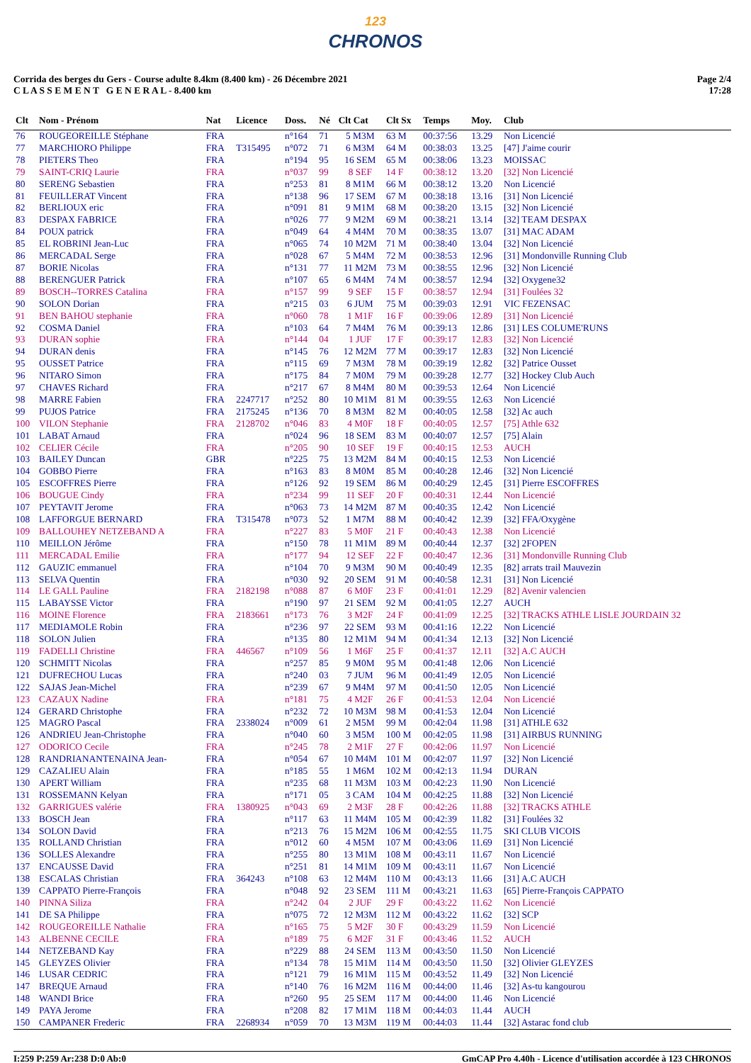123
CHRONOS
Corrida des berges du Gers - Course adulte 8.4km (8.400 km) - 26 Décembre 2021
C L A S S E M E N T G E N E R A L - 8.400 km
Page 2/4
17:28
| Clt | Nom - Prénom | Nat | Licence | Doss. | Né | Clt Cat | Clt Sx | Temps | Moy. | Club |
| --- | --- | --- | --- | --- | --- | --- | --- | --- | --- | --- |
| 76 | ROUGEOREILLE Stéphane | FRA | | n°164 | 71 | 5 M3M | 63 M | 00:37:56 | 13.29 | Non Licencié |
| 77 | MARCHIORO Philippe | FRA | T315495 | n°072 | 71 | 6 M3M | 64 M | 00:38:03 | 13.25 | [47] J'aime courir |
| 78 | PIETERS Theo | FRA | | n°194 | 95 | 16 SEM | 65 M | 00:38:06 | 13.23 | MOISSAC |
| 79 | SAINT-CRIQ Laurie | FRA | | n°037 | 99 | 8 SEF | 14 F | 00:38:12 | 13.20 | [32] Non Licencié |
| 80 | SERENG Sebastien | FRA | | n°253 | 81 | 8 M1M | 66 M | 00:38:12 | 13.20 | Non Licencié |
| 81 | FEUILLERAT Vincent | FRA | | n°138 | 96 | 17 SEM | 67 M | 00:38:18 | 13.16 | [31] Non Licencié |
| 82 | BERLIOUX eric | FRA | | n°091 | 81 | 9 M1M | 68 M | 00:38:20 | 13.15 | [32] Non Licencié |
| 83 | DESPAX FABRICE | FRA | | n°026 | 77 | 9 M2M | 69 M | 00:38:21 | 13.14 | [32] TEAM DESPAX |
| 84 | POUX patrick | FRA | | n°049 | 64 | 4 M4M | 70 M | 00:38:35 | 13.07 | [31] MAC ADAM |
| 85 | EL ROBRINI Jean-Luc | FRA | | n°065 | 74 | 10 M2M | 71 M | 00:38:40 | 13.04 | [32] Non Licencié |
| 86 | MERCADAL Serge | FRA | | n°028 | 67 | 5 M4M | 72 M | 00:38:53 | 12.96 | [31] Mondonville Running Club |
| 87 | BORIE Nicolas | FRA | | n°131 | 77 | 11 M2M | 73 M | 00:38:55 | 12.96 | [32] Non Licencié |
| 88 | BERENGUER Patrick | FRA | | n°107 | 65 | 6 M4M | 74 M | 00:38:57 | 12.94 | [32] Oxygene32 |
| 89 | BOSCH--TORRES Catalina | FRA | | n°157 | 99 | 9 SEF | 15 F | 00:38:57 | 12.94 | [31] Foulées 32 |
| 90 | SOLON Dorian | FRA | | n°215 | 03 | 6 JUM | 75 M | 00:39:03 | 12.91 | VIC FEZENSAC |
| 91 | BEN BAHOU stephanie | FRA | | n°060 | 78 | 1 M1F | 16 F | 00:39:06 | 12.89 | [31] Non Licencié |
| 92 | COSMA Daniel | FRA | | n°103 | 64 | 7 M4M | 76 M | 00:39:13 | 12.86 | [31] LES COLUME'RUNS |
| 93 | DURAN sophie | FRA | | n°144 | 04 | 1 JUF | 17 F | 00:39:17 | 12.83 | [32] Non Licencié |
| 94 | DURAN denis | FRA | | n°145 | 76 | 12 M2M | 77 M | 00:39:17 | 12.83 | [32] Non Licencié |
| 95 | OUSSET Patrice | FRA | | n°115 | 69 | 7 M3M | 78 M | 00:39:19 | 12.82 | [32] Patrice Ousset |
| 96 | NITARO Simon | FRA | | n°175 | 84 | 7 M0M | 79 M | 00:39:28 | 12.77 | [32] Hockey Club Auch |
| 97 | CHAVES Richard | FRA | | n°217 | 67 | 8 M4M | 80 M | 00:39:53 | 12.64 | Non Licencié |
| 98 | MARRE Fabien | FRA | 2247717 | n°252 | 80 | 10 M1M | 81 M | 00:39:55 | 12.63 | Non Licencié |
| 99 | PUJOS Patrice | FRA | 2175245 | n°136 | 70 | 8 M3M | 82 M | 00:40:05 | 12.58 | [32] Ac auch |
| 100 | VILON Stephanie | FRA | 2128702 | n°046 | 83 | 4 M0F | 18 F | 00:40:05 | 12.57 | [75] Athle 632 |
| 101 | LABAT Arnaud | FRA | | n°024 | 96 | 18 SEM | 83 M | 00:40:07 | 12.57 | [75] Alain |
| 102 | CELIER Cécile | FRA | | n°205 | 90 | 10 SEF | 19 F | 00:40:15 | 12.53 | AUCH |
| 103 | BAILEY Duncan | GBR | | n°225 | 75 | 13 M2M | 84 M | 00:40:15 | 12.53 | Non Licencié |
| 104 | GOBBO Pierre | FRA | | n°163 | 83 | 8 M0M | 85 M | 00:40:28 | 12.46 | [32] Non Licencié |
| 105 | ESCOFFRES Pierre | FRA | | n°126 | 92 | 19 SEM | 86 M | 00:40:29 | 12.45 | [31] Pierre ESCOFFRES |
| 106 | BOUGUE Cindy | FRA | | n°234 | 99 | 11 SEF | 20 F | 00:40:31 | 12.44 | Non Licencié |
| 107 | PEYTAVIT Jerome | FRA | | n°063 | 73 | 14 M2M | 87 M | 00:40:35 | 12.42 | Non Licencié |
| 108 | LAFFORGUE BERNARD | FRA | T315478 | n°073 | 52 | 1 M7M | 88 M | 00:40:42 | 12.39 | [32] FFA/Oxygène |
| 109 | BALLOUHEY NETZEBAND A | FRA | | n°227 | 83 | 5 M0F | 21 F | 00:40:43 | 12.38 | Non Licencié |
| 110 | MEILLON Jérôme | FRA | | n°150 | 78 | 11 M1M | 89 M | 00:40:44 | 12.37 | [32] 2FOPEN |
| 111 | MERCADAL Emilie | FRA | | n°177 | 94 | 12 SEF | 22 F | 00:40:47 | 12.36 | [31] Mondonville Running Club |
| 112 | GAUZIC emmanuel | FRA | | n°104 | 70 | 9 M3M | 90 M | 00:40:49 | 12.35 | [82] arrats trail Mauvezin |
| 113 | SELVA Quentin | FRA | | n°030 | 92 | 20 SEM | 91 M | 00:40:58 | 12.31 | [31] Non Licencié |
| 114 | LE GALL Pauline | FRA | 2182198 | n°088 | 87 | 6 M0F | 23 F | 00:41:01 | 12.29 | [82] Avenir valencien |
| 115 | LABAYSSE Victor | FRA | | n°190 | 97 | 21 SEM | 92 M | 00:41:05 | 12.27 | AUCH |
| 116 | MOINE Florence | FRA | 2183661 | n°173 | 76 | 3 M2F | 24 F | 00:41:09 | 12.25 | [32] TRACKS ATHLE LISLE JOURDAIN 32 |
| 117 | MEDIAMOLE Robin | FRA | | n°236 | 97 | 22 SEM | 93 M | 00:41:16 | 12.22 | Non Licencié |
| 118 | SOLON Julien | FRA | | n°135 | 80 | 12 M1M | 94 M | 00:41:34 | 12.13 | [32] Non Licencié |
| 119 | FADELLI Christine | FRA | 446567 | n°109 | 56 | 1 M6F | 25 F | 00:41:37 | 12.11 | [32] A.C AUCH |
| 120 | SCHMITT Nicolas | FRA | | n°257 | 85 | 9 M0M | 95 M | 00:41:48 | 12.06 | Non Licencié |
| 121 | DUFRECHOU Lucas | FRA | | n°240 | 03 | 7 JUM | 96 M | 00:41:49 | 12.05 | Non Licencié |
| 122 | SAJAS Jean-Michel | FRA | | n°239 | 67 | 9 M4M | 97 M | 00:41:50 | 12.05 | Non Licencié |
| 123 | CAZAUX Nadine | FRA | | n°181 | 75 | 4 M2F | 26 F | 00:41:53 | 12.04 | Non Licencié |
| 124 | GERARD Christophe | FRA | | n°232 | 72 | 10 M3M | 98 M | 00:41:53 | 12.04 | Non Licencié |
| 125 | MAGRO Pascal | FRA | 2338024 | n°009 | 61 | 2 M5M | 99 M | 00:42:04 | 11.98 | [31] ATHLE 632 |
| 126 | ANDRIEU Jean-Christophe | FRA | | n°040 | 60 | 3 M5M | 100 M | 00:42:05 | 11.98 | [31] AIRBUS RUNNING |
| 127 | ODORICO Cecile | FRA | | n°245 | 78 | 2 M1F | 27 F | 00:42:06 | 11.97 | Non Licencié |
| 128 | RANDRIANANTENAINA Jean- | FRA | | n°054 | 67 | 10 M4M | 101 M | 00:42:07 | 11.97 | [32] Non Licencié |
| 129 | CAZALIEU Alain | FRA | | n°185 | 55 | 1 M6M | 102 M | 00:42:13 | 11.94 | DURAN |
| 130 | APERT William | FRA | | n°235 | 68 | 11 M3M | 103 M | 00:42:23 | 11.90 | Non Licencié |
| 131 | ROSSEMANN Kelyan | FRA | | n°171 | 05 | 3 CAM | 104 M | 00:42:25 | 11.88 | [32] Non Licencié |
| 132 | GARRIGUES valérie | FRA | 1380925 | n°043 | 69 | 2 M3F | 28 F | 00:42:26 | 11.88 | [32] TRACKS ATHLE |
| 133 | BOSCH Jean | FRA | | n°117 | 63 | 11 M4M | 105 M | 00:42:39 | 11.82 | [31] Foulées 32 |
| 134 | SOLON David | FRA | | n°213 | 76 | 15 M2M | 106 M | 00:42:55 | 11.75 | SKI CLUB VICOIS |
| 135 | ROLLAND Christian | FRA | | n°012 | 60 | 4 M5M | 107 M | 00:43:06 | 11.69 | [31] Non Licencié |
| 136 | SOLLES Alexandre | FRA | | n°255 | 80 | 13 M1M | 108 M | 00:43:11 | 11.67 | Non Licencié |
| 137 | ENCAUSSE David | FRA | | n°251 | 81 | 14 M1M | 109 M | 00:43:11 | 11.67 | Non Licencié |
| 138 | ESCALAS Christian | FRA | 364243 | n°108 | 63 | 12 M4M | 110 M | 00:43:13 | 11.66 | [31] A.C AUCH |
| 139 | CAPPATO Pierre-François | FRA | | n°048 | 92 | 23 SEM | 111 M | 00:43:21 | 11.63 | [65] Pierre-François CAPPATO |
| 140 | PINNA Siliza | FRA | | n°242 | 04 | 2 JUF | 29 F | 00:43:22 | 11.62 | Non Licencié |
| 141 | DE SA Philippe | FRA | | n°075 | 72 | 12 M3M | 112 M | 00:43:22 | 11.62 | [32] SCP |
| 142 | ROUGEOREILLE Nathalie | FRA | | n°165 | 75 | 5 M2F | 30 F | 00:43:29 | 11.59 | Non Licencié |
| 143 | ALBENNE CECILE | FRA | | n°189 | 75 | 6 M2F | 31 F | 00:43:46 | 11.52 | AUCH |
| 144 | NETZEBAND Kay | FRA | | n°229 | 88 | 24 SEM | 113 M | 00:43:50 | 11.50 | Non Licencié |
| 145 | GLEYZES Olivier | FRA | | n°134 | 78 | 15 M1M | 114 M | 00:43:50 | 11.50 | [32] Olivier GLEYZES |
| 146 | LUSAR CEDRIC | FRA | | n°121 | 79 | 16 M1M | 115 M | 00:43:52 | 11.49 | [32] Non Licencié |
| 147 | BREQUE Arnaud | FRA | | n°140 | 76 | 16 M2M | 116 M | 00:44:00 | 11.46 | [32] As-tu kangourou |
| 148 | WANDI Brice | FRA | | n°260 | 95 | 25 SEM | 117 M | 00:44:00 | 11.46 | Non Licencié |
| 149 | PAYA Jerome | FRA | | n°208 | 82 | 17 M1M | 118 M | 00:44:03 | 11.44 | AUCH |
| 150 | CAMPANER Frederic | FRA | 2268934 | n°059 | 70 | 13 M3M | 119 M | 00:44:03 | 11.44 | [32] Astarac fond club |
I:259 P:259 Ar:238 D:0 Ab:0 GmCAP Pro 4.40h - Licence d'utilisation accordée à 123 CHRONOS